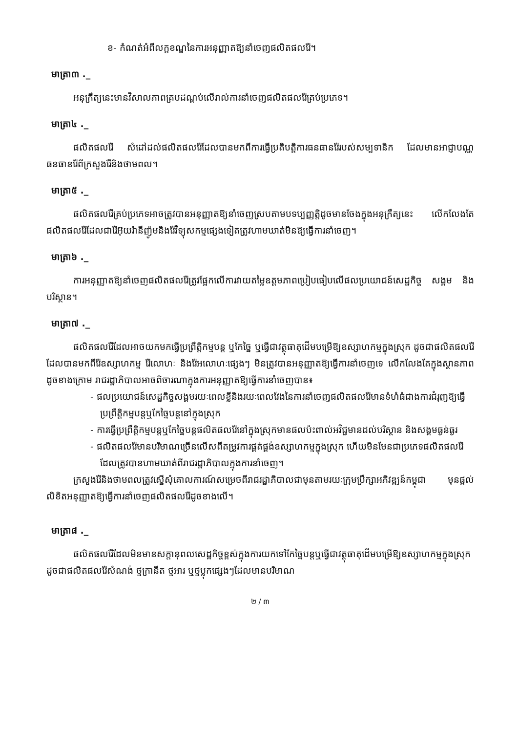ខ- កំណត់អំពីលក្ខខណ្ឌនៃការអនុញ្ញាតឱ្យនាំចេញផលិតផលរ៉ែ។
មាត្រា៣ ._
អនុក្រឹត្យនេះមានវិសាលភាពគ្របដណ្តប់លើរាល់ការនាំចេញផលិតផលរ៉ែគ្រប់ប្រភេទ។
មាត្រា៤ ._
ផលិតផលរ៉ែ សំដៅដល់ផលិតផលរ៉ែដែលបានមកពីការធ្វើប្រតិបត្តិការធនធានរ៉ែរបស់សម្បទានិក ដែលមានអាជ្ញាបណ្ណធនធានរ៉ែពីក្រសួងរ៉ែនិងថាមពល។
មាត្រា៥ ._
ផលិតផលរ៉ែគ្រប់ប្រភេទអាចត្រូវបានអនុញ្ញាតឱ្យនាំចេញស្របតាមបទប្បញ្ញត្តិដូចមានចែងក្នុងអនុក្រឹត្យនេះ លើកលែងតែផលិតផលរ៉ែដែលជារ៉ែអ៊ុយរ៉ានីញ៉ូមនិងរ៉ែវិទ្យុសកម្មផ្សេងទៀតត្រូវហាមឃាត់មិនឱ្យធ្វើការនាំចេញ។
មាត្រា៦ ._
ការអនុញ្ញាតឱ្យនាំចេញផលិតផលរ៉ែត្រូវផ្អែកលើការវាយតម្លៃឧត្តមភាពប្រៀបធៀបលើផលប្រយោជន៍សេដ្ឋកិច្ច សង្គម និងបរិស្ថាន។
មាត្រា៧ ._
ផលិតផលរ៉ែដែលអាចយកមកធ្វើប្រព្រឹត្តិកម្មបន្ត ឬកែច្នៃ ឬធ្វើជាវត្ថុធាតុដើមបម្រើឱ្យឧស្សាហកម្មក្នុងស្រុក ដូចជាផលិតផលរ៉ែដែលបានមកពីរ៉ែឧស្សាហកម្ម រ៉ែលោហៈ និងរ៉ែអលោហៈផ្សេងៗ មិនត្រូវបានអនុញ្ញាតឱ្យធ្វើការនាំចេញទេ លើកលែងតែក្នុងស្ថានភាពដូចខាងក្រោម រាជរដ្ឋាភិបាលអាចពិចារណាក្នុងការអនុញ្ញាតឱ្យធ្វើការនាំចេញបាន៖
- ផលប្រយោជន៍សេដ្ឋកិច្ចសង្គមរយៈពេលខ្លីនិងរយៈពេលវែងនៃការនាំចេញផលិតផលរ៉ែមានទំហំធំជាងការជំរុញឱ្យធ្វើប្រព្រឹត្តិកម្មបន្តឬកែច្នៃបន្តនៅក្នុងស្រុក
- ការធ្វើប្រព្រឹត្តិកម្មបន្តឬកែច្នៃបន្តផលិតផលរ៉ែនៅក្នុងស្រុកមានផលប៉ះពាល់អវិជ្ជមានដល់បរិស្ថាន និងសង្គមធ្ងន់ធ្ងរ
- ផលិតផលរ៉ែមានបរិមាណច្រើនលើសពីតម្រូវការផ្គត់ផ្គង់ឧស្សាហកម្មក្នុងស្រុក ហើយមិនមែនជាប្រភេទផលិតផលរ៉ែដែលត្រូវបានហាមឃាត់ពីរាជរដ្ឋាភិបាលក្នុងការនាំចេញ។
ក្រសួងរ៉ែនិងថាមពលត្រូវស្នើសុំគោលការណ៍សម្រេចពីរាជរដ្ឋាភិបាលជាមុនតាមរយៈក្រុមប្រឹក្សាអភិវឌ្ឍន៍កម្ពុជា មុនផ្តល់លិខិតអនុញ្ញាតឱ្យធ្វើការនាំចេញផលិតផលរ៉ែដូចខាងលើ។
មាត្រា៨ ._
ផលិតផលរ៉ែដែលមិនមានសក្តានុពលសេដ្ឋកិច្ចខ្ពស់ក្នុងការយកទៅកែច្នៃបន្តឬធ្វើជាវត្ថុធាតុដើមបម្រើឱ្យឧស្សាហកម្មក្នុងស្រុក ដូចជាផលិតផលរ៉ែសំណង់ ថ្មក្រានីត ថ្មអារ ឬថ្មប្លុកផ្សេងៗដែលមានបរិមាណ
២ / ៣